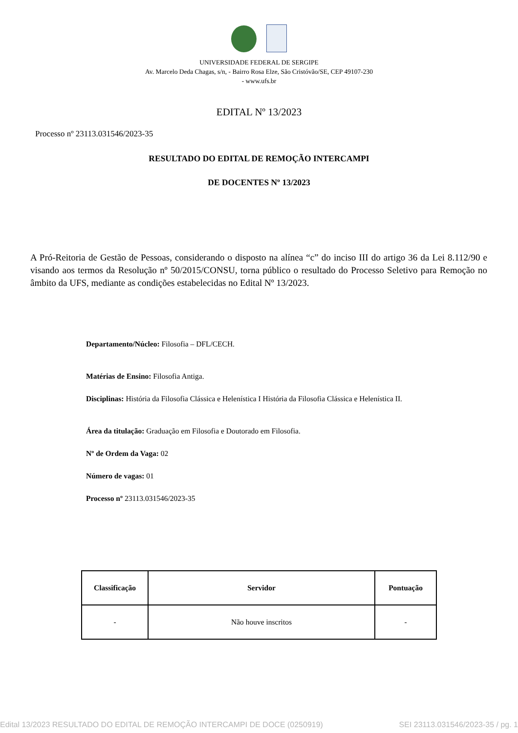UNIVERSIDADE FEDERAL DE SERGIPE
Av. Marcelo Deda Chagas, s/n, - Bairro Rosa Elze, São Cristóvão/SE, CEP 49107-230
- www.ufs.br
EDITAL Nº 13/2023
Processo nº 23113.031546/2023-35
RESULTADO DO EDITAL DE REMOÇÃO INTERCAMPI
DE DOCENTES Nº 13/2023
A Pró-Reitoria de Gestão de Pessoas, considerando o disposto na alínea “c” do inciso III do artigo 36 da Lei 8.112/90 e visando aos termos da Resolução nº 50/2015/CONSU, torna público o resultado do Processo Seletivo para Remoção no âmbito da UFS, mediante as condições estabelecidas no Edital Nº 13/2023.
Departamento/Núcleo: Filosofia – DFL/CECH.
Matérias de Ensino: Filosofia Antiga.
Disciplinas: História da Filosofia Clássica e Helenística I História da Filosofia Clássica e Helenística II.
Área da titulação: Graduação em Filosofia e Doutorado em Filosofia.
Nº de Ordem da Vaga: 02
Número de vagas: 01
Processo nº 23113.031546/2023-35
| Classificação | Servidor | Pontuação |
| --- | --- | --- |
| - | Não houve inscritos | - |
Edital 13/2023 RESULTADO DO EDITAL DE REMOÇÃO INTERCAMPI DE DOCE (0250919) SEI 23113.031546/2023-35 / pg. 1